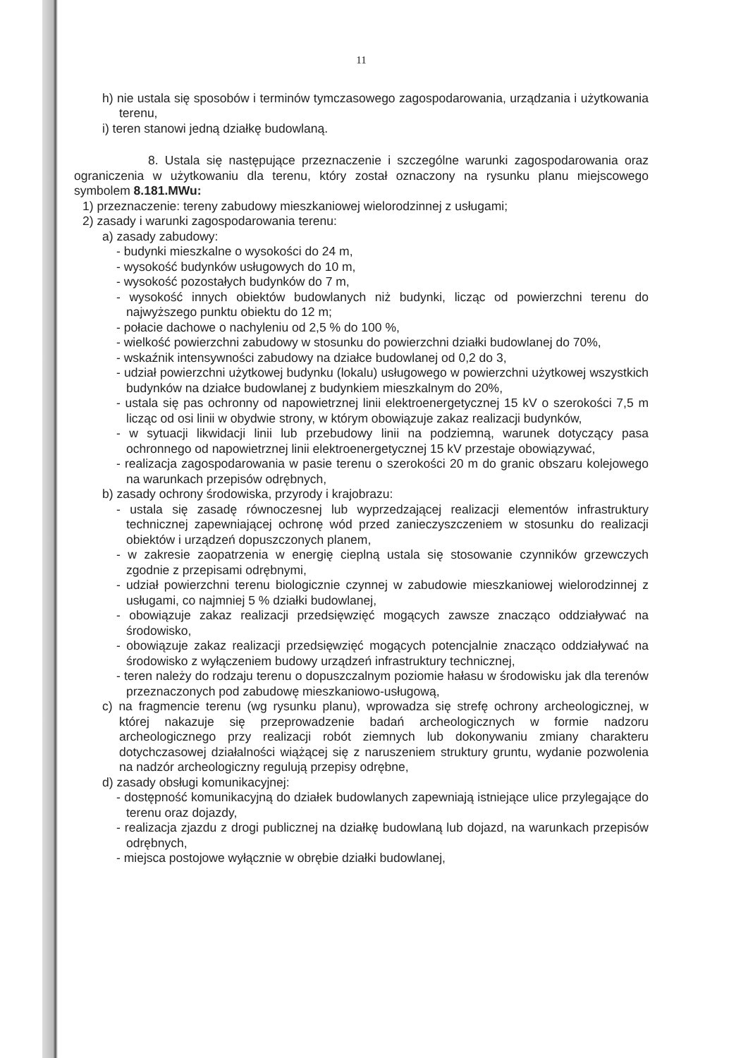11
h) nie ustala się sposobów i terminów tymczasowego zagospodarowania, urządzania i użytkowania terenu,
i) teren stanowi jedną działkę budowlaną.
8. Ustala się następujące przeznaczenie i szczególne warunki zagospodarowania oraz ograniczenia w użytkowaniu dla terenu, który został oznaczony na rysunku planu miejscowego symbolem 8.181.MWu:
1) przeznaczenie: tereny zabudowy mieszkaniowej wielorodzinnej z usługami;
2) zasady i warunki zagospodarowania terenu:
a) zasady zabudowy:
- budynki mieszkalne o wysokości do 24 m,
- wysokość budynków usługowych do 10 m,
- wysokość pozostałych budynków do 7 m,
- wysokość innych obiektów budowlanych niż budynki, licząc od powierzchni terenu do najwyższego punktu obiektu do 12 m;
- połacie dachowe o nachyleniu od 2,5 % do 100 %,
- wielkość powierzchni zabudowy w stosunku do powierzchni działki budowlanej do 70%,
- wskaźnik intensywności zabudowy na działce budowlanej od 0,2 do 3,
- udział powierzchni użytkowej budynku (lokalu) usługowego w powierzchni użytkowej wszystkich budynków na działce budowlanej z budynkiem mieszkalnym do 20%,
- ustala się pas ochronny od napowietrznej linii elektroenergetycznej 15 kV o szerokości 7,5 m licząc od osi linii w obydwie strony, w którym obowiązuje zakaz realizacji budynków,
- w sytuacji likwidacji linii lub przebudowy linii na podziemną, warunek dotyczący pasa ochronnego od napowietrznej linii elektroenergetycznej 15 kV przestaje obowiązywać,
- realizacja zagospodarowania w pasie terenu o szerokości 20 m do granic obszaru kolejowego na warunkach przepisów odrębnych,
b) zasady ochrony środowiska, przyrody i krajobrazu:
- ustala się zasadę równoczesnej lub wyprzedzającej realizacji elementów infrastruktury technicznej zapewniającej ochronę wód przed zanieczyszczeniem w stosunku do realizacji obiektów i urządzeń dopuszczonych planem,
- w zakresie zaopatrzenia w energię cieplną ustala się stosowanie czynników grzewczych zgodnie z przepisami odrębnymi,
- udział powierzchni terenu biologicznie czynnej w zabudowie mieszkaniowej wielorodzinnej z usługami, co najmniej 5 % działki budowlanej,
- obowiązuje zakaz realizacji przedsięwzięć mogących zawsze znacząco oddziaływać na środowisko,
- obowiązuje zakaz realizacji przedsięwzięć mogących potencjalnie znacząco oddziaływać na środowisko z wyłączeniem budowy urządzeń infrastruktury technicznej,
- teren należy do rodzaju terenu o dopuszczalnym poziomie hałasu w środowisku jak dla terenów przeznaczonych pod zabudowę mieszkaniowo-usługową,
c) na fragmencie terenu (wg rysunku planu), wprowadza się strefę ochrony archeologicznej, w której nakazuje się przeprowadzenie badań archeologicznych w formie nadzoru archeologicznego przy realizacji robót ziemnych lub dokonywaniu zmiany charakteru dotychczasowej działalności wiążącej się z naruszeniem struktury gruntu, wydanie pozwolenia na nadzór archeologiczny regulują przepisy odrębne,
d) zasady obsługi komunikacyjnej:
- dostępność komunikacyjną do działek budowlanych zapewniają istniejące ulice przylegające do terenu oraz dojazdy,
- realizacja zjazdu z drogi publicznej na działkę budowlaną lub dojazd, na warunkach przepisów odrębnych,
- miejsca postojowe wyłącznie w obrębie działki budowlanej,